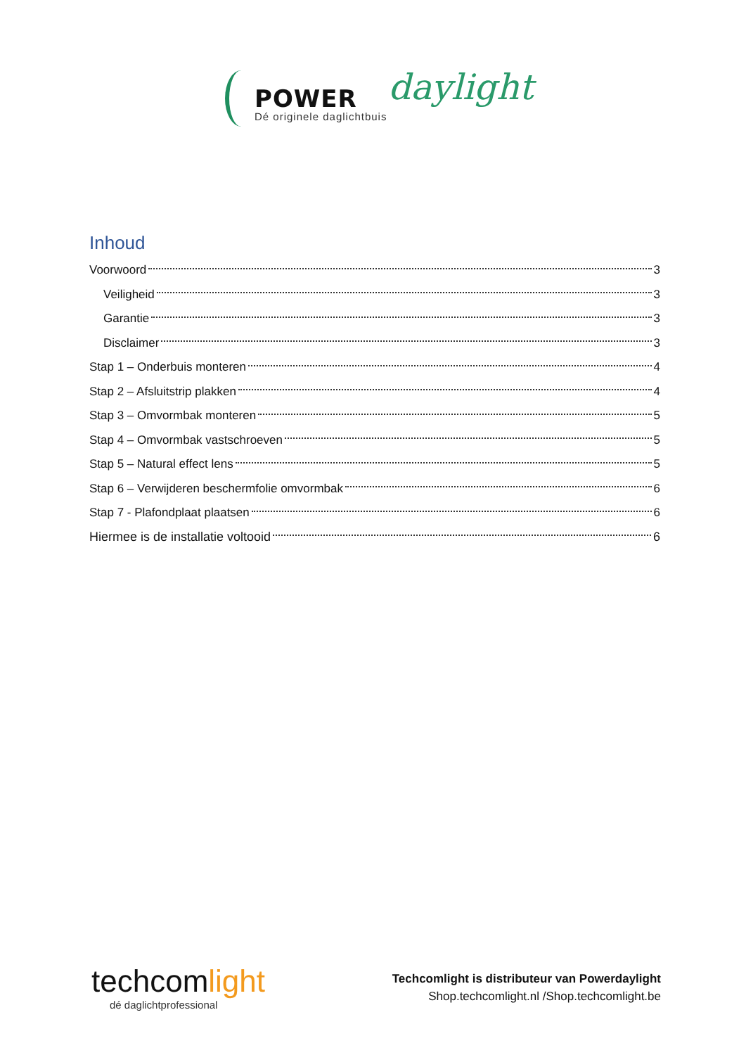POWER daylight
Dé originele daglichtbuis
Inhoud
Voorwoord 3
Veiligheid 3
Garantie 3
Disclaimer 3
Stap 1 – Onderbuis monteren 4
Stap 2 – Afsluitstrip plakken 4
Stap 3 – Omvormbak monteren 5
Stap 4 – Omvormbak vastschroeven 5
Stap 5 – Natural effect lens 5
Stap 6 – Verwijderen beschermfolie omvormbak 6
Stap 7 - Plafondplaat plaatsen 6
Hiermee is de installatie voltooid 6
techcomlight
dé daglichtprofessional
Techcomlight is distributeur van Powerdaylight
Shop.techcomlight.nl /Shop.techcomlight.be